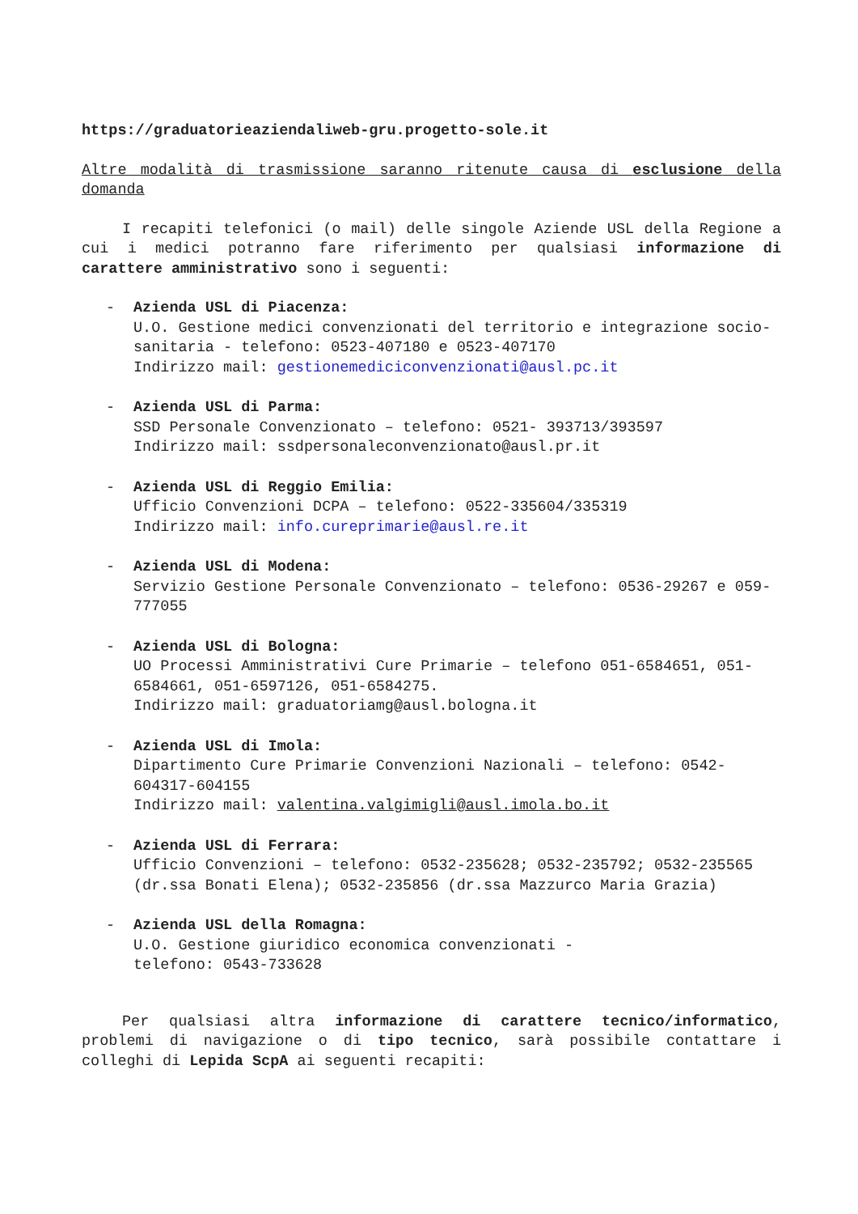https://graduatorieaziendaliweb-gru.progetto-sole.it
Altre modalità di trasmissione saranno ritenute causa di esclusione della domanda
I recapiti telefonici (o mail) delle singole Aziende USL della Regione a cui i medici potranno fare riferimento per qualsiasi informazione di carattere amministrativo sono i seguenti:
- Azienda USL di Piacenza:
U.O. Gestione medici convenzionati del territorio e integrazione socio-sanitaria - telefono: 0523-407180 e 0523-407170
Indirizzo mail: gestionemediciconvenzionati@ausl.pc.it
- Azienda USL di Parma:
SSD Personale Convenzionato – telefono: 0521- 393713/393597
Indirizzo mail: ssdpersonaleconvenzionato@ausl.pr.it
- Azienda USL di Reggio Emilia:
Ufficio Convenzioni DCPA – telefono: 0522-335604/335319
Indirizzo mail: info.cureprimarie@ausl.re.it
- Azienda USL di Modena:
Servizio Gestione Personale Convenzionato – telefono: 0536-29267 e 059-777055
- Azienda USL di Bologna:
UO Processi Amministrativi Cure Primarie – telefono 051-6584651, 051-6584661, 051-6597126, 051-6584275.
Indirizzo mail: graduatoriamg@ausl.bologna.it
- Azienda USL di Imola:
Dipartimento Cure Primarie Convenzioni Nazionali – telefono: 0542-604317-604155
Indirizzo mail: valentina.valgimigli@ausl.imola.bo.it
- Azienda USL di Ferrara:
Ufficio Convenzioni – telefono: 0532-235628; 0532-235792; 0532-235565 (dr.ssa Bonati Elena); 0532-235856 (dr.ssa Mazzurco Maria Grazia)
- Azienda USL della Romagna:
U.O. Gestione giuridico economica convenzionati -
telefono: 0543-733628
Per qualsiasi altra informazione di carattere tecnico/informatico, problemi di navigazione o di tipo tecnico, sarà possibile contattare i colleghi di Lepida ScpA ai seguenti recapiti: